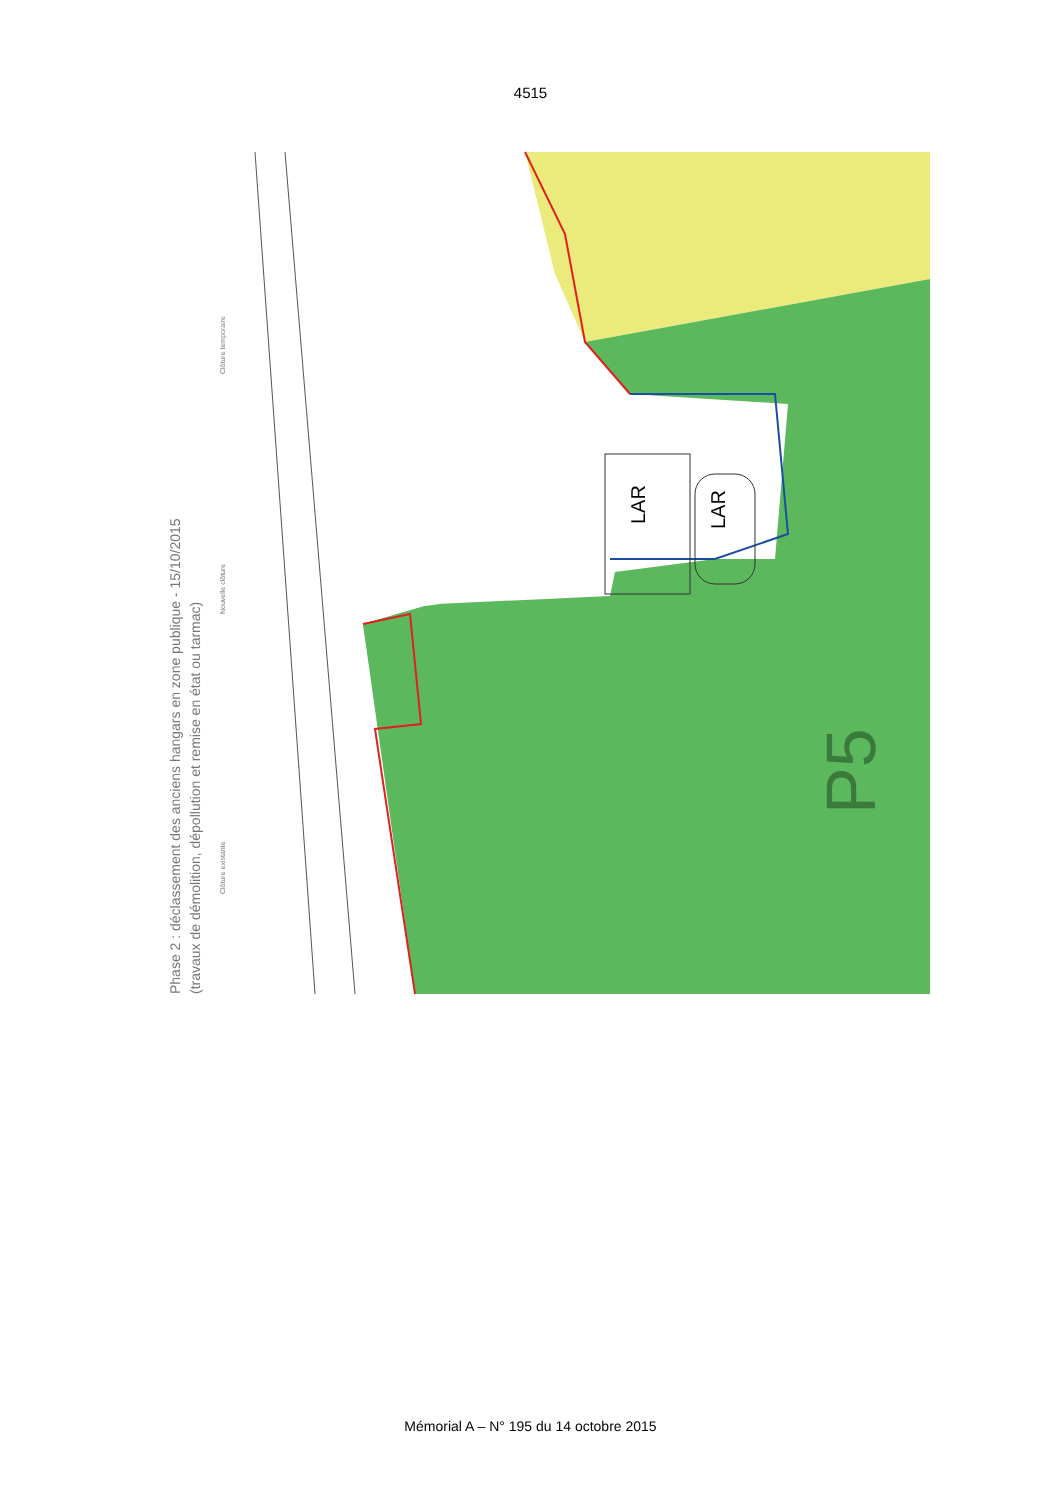4515
LAR
LAR
P5
Phase 2 : déclassement des anciens hangars en zone publique - 15/10/2015
(travaux de démolition, dépollution et remise en état ou tarmac)
Clôture existante
Nouvelle clôture
Clôture temporaire
Mémorial A – N° 195 du 14 octobre 2015